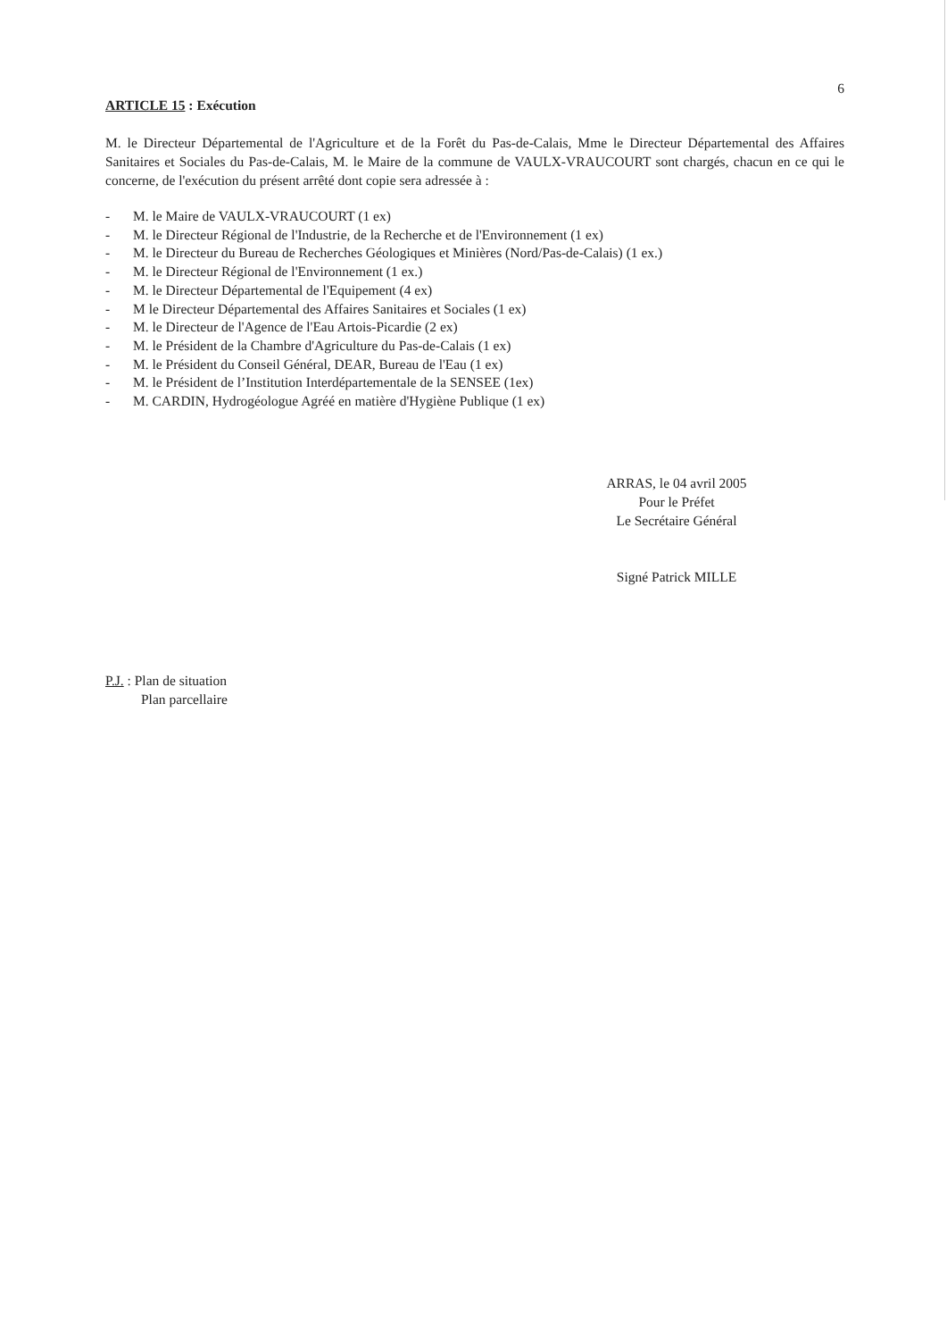6
ARTICLE 15 : Exécution
M. le Directeur Départemental de l'Agriculture et de la Forêt du Pas-de-Calais, Mme le Directeur Départemental des Affaires Sanitaires et Sociales du Pas-de-Calais, M. le Maire de la commune de VAULX-VRAUCOURT sont chargés, chacun en ce qui le concerne, de l'exécution du présent arrêté dont copie sera adressée à :
- M. le Maire de VAULX-VRAUCOURT (1 ex)
- M. le Directeur Régional de l'Industrie, de la Recherche et de l'Environnement (1 ex)
- M. le Directeur du Bureau de Recherches Géologiques et Minières (Nord/Pas-de-Calais) (1 ex.)
- M. le Directeur Régional de l'Environnement (1 ex.)
- M. le Directeur Départemental de l'Equipement (4 ex)
- M le Directeur Départemental des Affaires Sanitaires et Sociales (1 ex)
- M. le Directeur de l'Agence de l'Eau Artois-Picardie (2 ex)
- M. le Président de la Chambre d'Agriculture du Pas-de-Calais (1 ex)
- M. le Président du Conseil Général, DEAR, Bureau de l'Eau (1 ex)
- M. le Président de l’Institution Interdépartementale de la SENSEE (1ex)
- M. CARDIN, Hydrogéologue Agréé en matière d'Hygiène Publique (1 ex)
ARRAS, le 04 avril 2005
Pour le Préfet
Le Secrétaire Général
Signé Patrick MILLE
P.J. : Plan de situation
Plan parcellaire